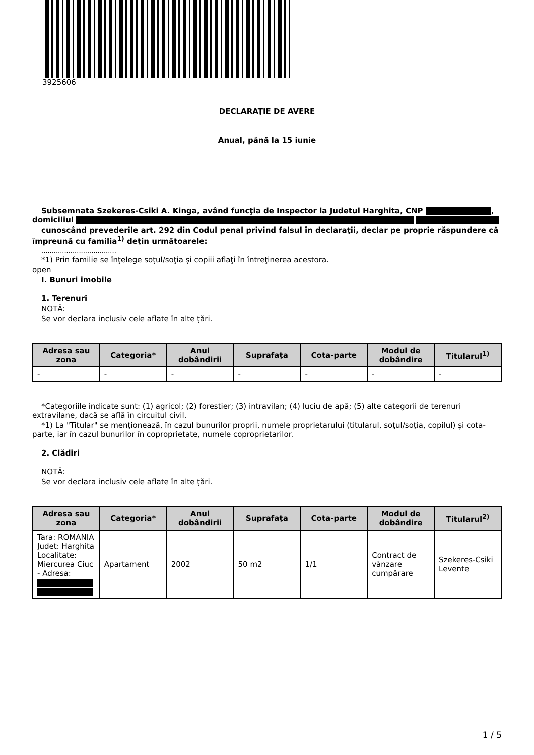3925606
DECLARAŢIE DE AVERE
Anual, până la 15 iunie
Subsemnata Szekeres-Csiki A. Kinga, având funcţia de Inspector la Judetul Harghita, CNP , domiciliul
cunoscând prevederile art. 292 din Codul penal privind falsul în declaraţii, declar pe proprie răspundere că împreună cu familia<sup>1)</sup> deţin următoarele:
....................................
*1) Prin familie se înţelege soţul/soţia şi copiii aflaţi în întreţinerea acestora.
open
I. Bunuri imobile
1. Terenuri
NOTĂ:
Se vor declara inclusiv cele aflate în alte ţări.
| Adresa sau zona | Categoria* | Anul dobândirii | Suprafaţa | Cota-parte | Modul de dobândire | Titularul<sup>1)</sup> |
| --- | --- | --- | --- | --- | --- | --- |
| - | - | - | - | - | - | - |
*Categoriile indicate sunt: (1) agricol; (2) forestier; (3) intravilan; (4) luciu de apă; (5) alte categorii de terenuri extravilane, dacă se află în circuitul civil.
*1) La "Titular" se menţionează, în cazul bunurilor proprii, numele proprietarului (titularul, soţul/soţia, copilul) și cota-parte, iar în cazul bunurilor în coproprietate, numele coproprietarilor.
2. Clădiri
NOTĂ:
Se vor declara inclusiv cele aflate în alte ţări.
| Adresa sau zona | Categoria* | Anul dobândirii | Suprafaţa | Cota-parte | Modul de dobândire | Titularul<sup>2)</sup> |
| --- | --- | --- | --- | --- | --- | --- |
| Tara: ROMANIA Judet: Harghita Localitate: Miercurea Ciuc - Adresa: | Apartament | 2002 | 50 m2 | 1/1 | Contract de vânzare cumpărare | Szekeres-Csiki Levente |
1 / 5